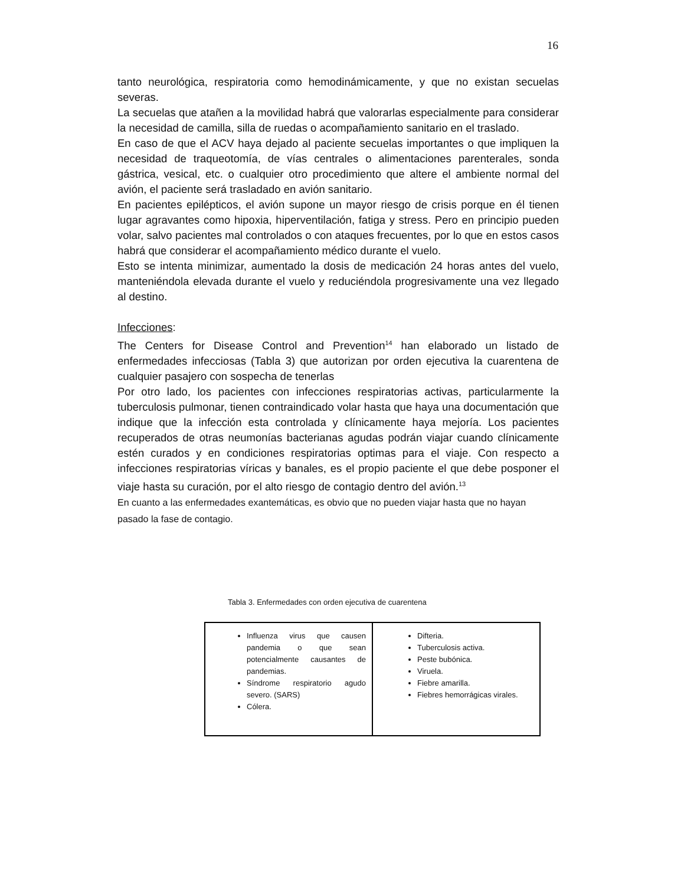16
tanto neurológica, respiratoria como hemodinámicamente, y que no existan secuelas severas.
La secuelas que atañen a la movilidad habrá que valorarlas especialmente para considerar la necesidad de camilla, silla de ruedas o acompañamiento sanitario en el traslado.
En caso de que el ACV haya dejado al paciente secuelas importantes o que impliquen la necesidad de traqueotomía, de vías centrales o alimentaciones parenterales, sonda gástrica, vesical, etc. o cualquier otro procedimiento que altere el ambiente normal del avión, el paciente será trasladado en avión sanitario.
En pacientes epilépticos, el avión supone un mayor riesgo de crisis porque en él tienen lugar agravantes como hipoxia, hiperventilación, fatiga y stress. Pero en principio pueden volar, salvo pacientes mal controlados o con ataques frecuentes, por lo que en estos casos habrá que considerar el acompañamiento médico durante el vuelo.
Esto se intenta minimizar, aumentado la dosis de medicación 24 horas antes del vuelo, manteniéndola elevada durante el vuelo y reduciéndola progresivamente una vez llegado al destino.
Infecciones:
The Centers for Disease Control and Prevention<sup>14</sup> han elaborado un listado de enfermedades infecciosas (Tabla 3) que autorizan por orden ejecutiva la cuarentena de cualquier pasajero con sospecha de tenerlas
Por otro lado, los pacientes con infecciones respiratorias activas, particularmente la tuberculosis pulmonar, tienen contraindicado volar hasta que haya una documentación que indique que la infección esta controlada y clínicamente haya mejoría. Los pacientes recuperados de otras neumonías bacterianas agudas podrán viajar cuando clínicamente estén curados y en condiciones respiratorias optimas para el viaje. Con respecto a infecciones respiratorias víricas y banales, es el propio paciente el que debe posponer el viaje hasta su curación, por el alto riesgo de contagio dentro del avión.<sup>13</sup>
En cuanto a las enfermedades exantemáticas, es obvio que no pueden viajar hasta que no hayan pasado la fase de contagio.
Tabla 3. Enfermedades con orden ejecutiva de cuarentena
| Influenza virus que causen pandemia o que sean potencialmente causantes de pandemias. Síndrome respiratorio agudo severo. (SARS) Cólera. | Difteria. Tuberculosis activa. Peste bubónica. Viruela. Fiebre amarilla. Fiebres hemorrágicas virales. |